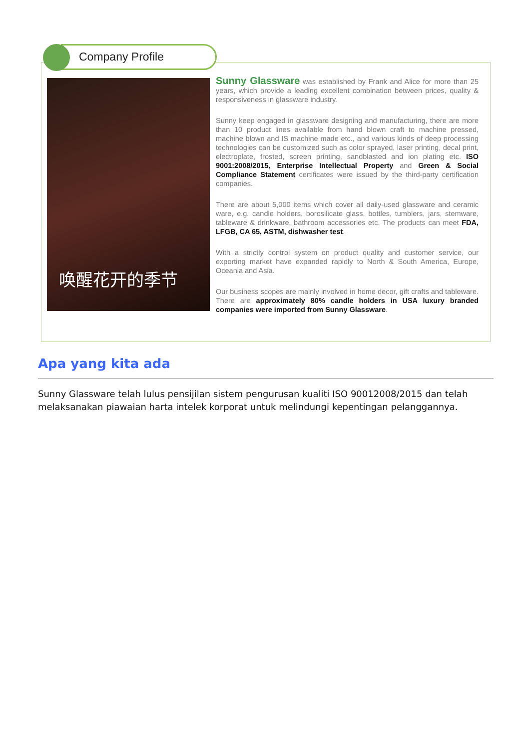Company Profile
唤醒花开的季节
Sunny Glassware was established by Frank and Alice for more than 25 years, which provide a leading excellent combination between prices, quality & responsiveness in glassware industry.
Sunny keep engaged in glassware designing and manufacturing, there are more than 10 product lines available from hand blown craft to machine pressed, machine blown and IS machine made etc., and various kinds of deep processing technologies can be customized such as color sprayed, laser printing, decal print, electroplate, frosted, screen printing, sandblasted and ion plating etc. ISO 9001:2008/2015, Enterprise Intellectual Property and Green & Social Compliance Statement certificates were issued by the third-party certification companies.
There are about 5,000 items which cover all daily-used glassware and ceramic ware, e.g. candle holders, borosilicate glass, bottles, tumblers, jars, stemware, tableware & drinkware, bathroom accessories etc. The products can meet FDA, LFGB, CA 65, ASTM, dishwasher test.
With a strictly control system on product quality and customer service, our exporting market have expanded rapidly to North & South America, Europe, Oceania and Asia.
Our business scopes are mainly involved in home decor, gift crafts and tableware. There are approximately 80% candle holders in USA luxury branded companies were imported from Sunny Glassware.
Apa yang kita ada
Sunny Glassware telah lulus pensijilan sistem pengurusan kualiti ISO 90012008/2015 dan telah melaksanakan piawaian harta intelek korporat untuk melindungi kepentingan pelanggannya.